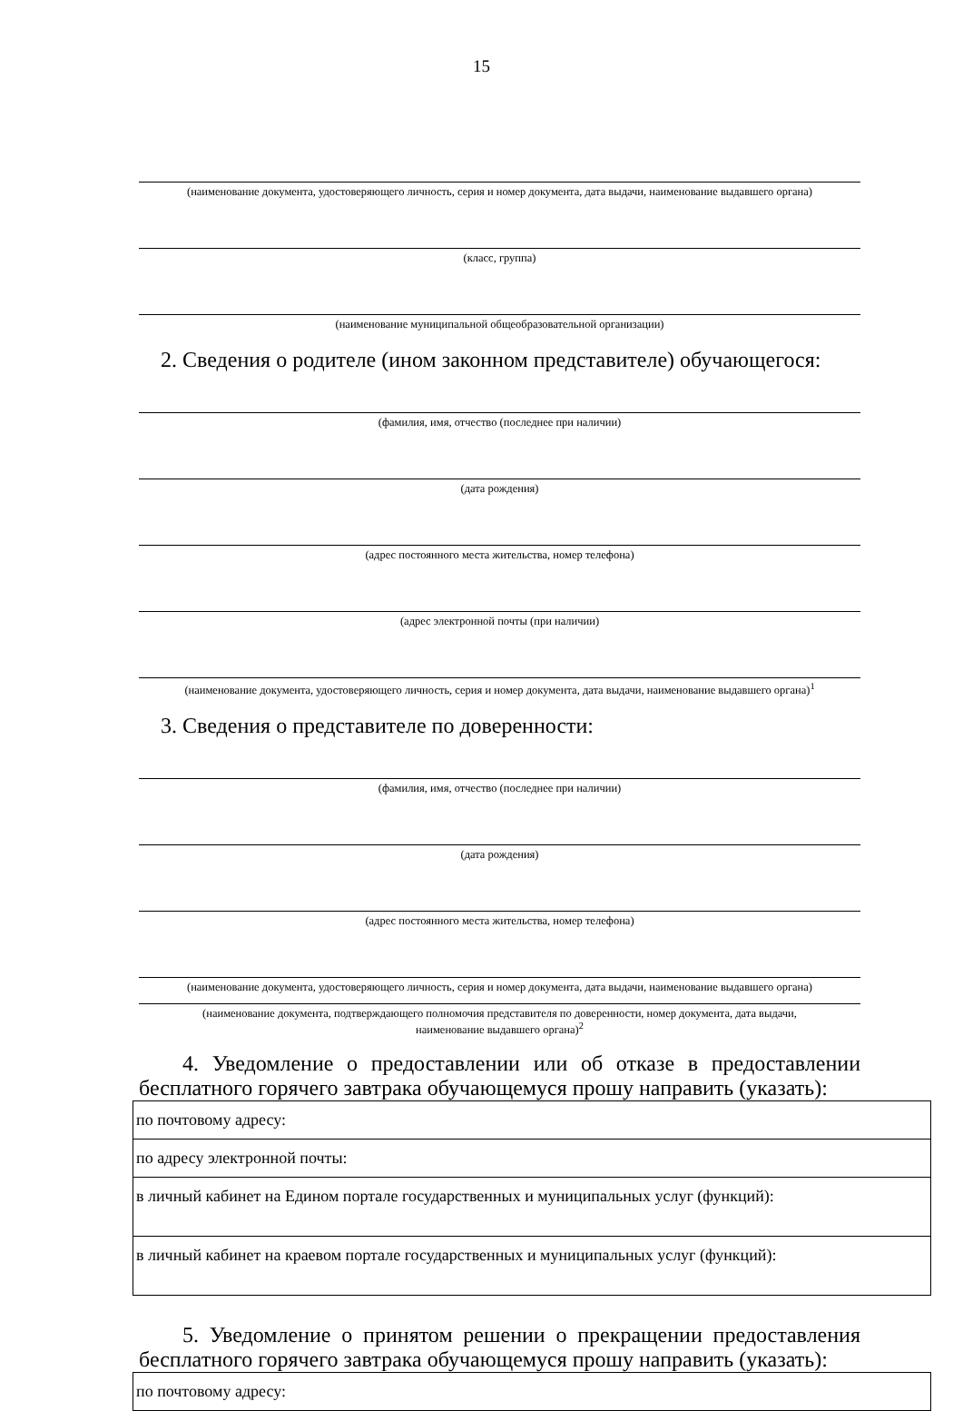15
(наименование документа, удостоверяющего личность, серия и номер документа, дата выдачи, наименование выдавшего органа)
(класс, группа)
(наименование муниципальной общеобразовательной организации)
2. Сведения о родителе (ином законном представителе) обучающегося:
(фамилия, имя, отчество (последнее при наличии)
(дата рождения)
(адрес постоянного места жительства, номер телефона)
(адрес электронной почты (при наличии)
(наименование документа, удостоверяющего личность, серия и номер документа, дата выдачи, наименование выдавшего органа)<sup>1</sup>
3. Сведения о представителе по доверенности:
(фамилия, имя, отчество (последнее при наличии)
(дата рождения)
(адрес постоянного места жительства, номер телефона)
(наименование документа, удостоверяющего личность, серия и номер документа, дата выдачи, наименование выдавшего органа)
(наименование документа, подтверждающего полномочия представителя по доверенности, номер документа, дата выдачи,
наименование выдавшего органа)<sup>2</sup>
4. Уведомление о предоставлении или об отказе в предоставлении бесплатного горячего завтрака обучающемуся прошу направить (указать):
| по почтовому адресу: |
| по адресу электронной почты: |
| в личный кабинет на Едином портале государственных и муниципальных услуг (функций): |
| в личный кабинет на краевом портале государственных и муниципальных услуг (функций): |
5. Уведомление о принятом решении о прекращении предоставления бесплатного горячего завтрака обучающемуся прошу направить (указать):
| по почтовому адресу: |